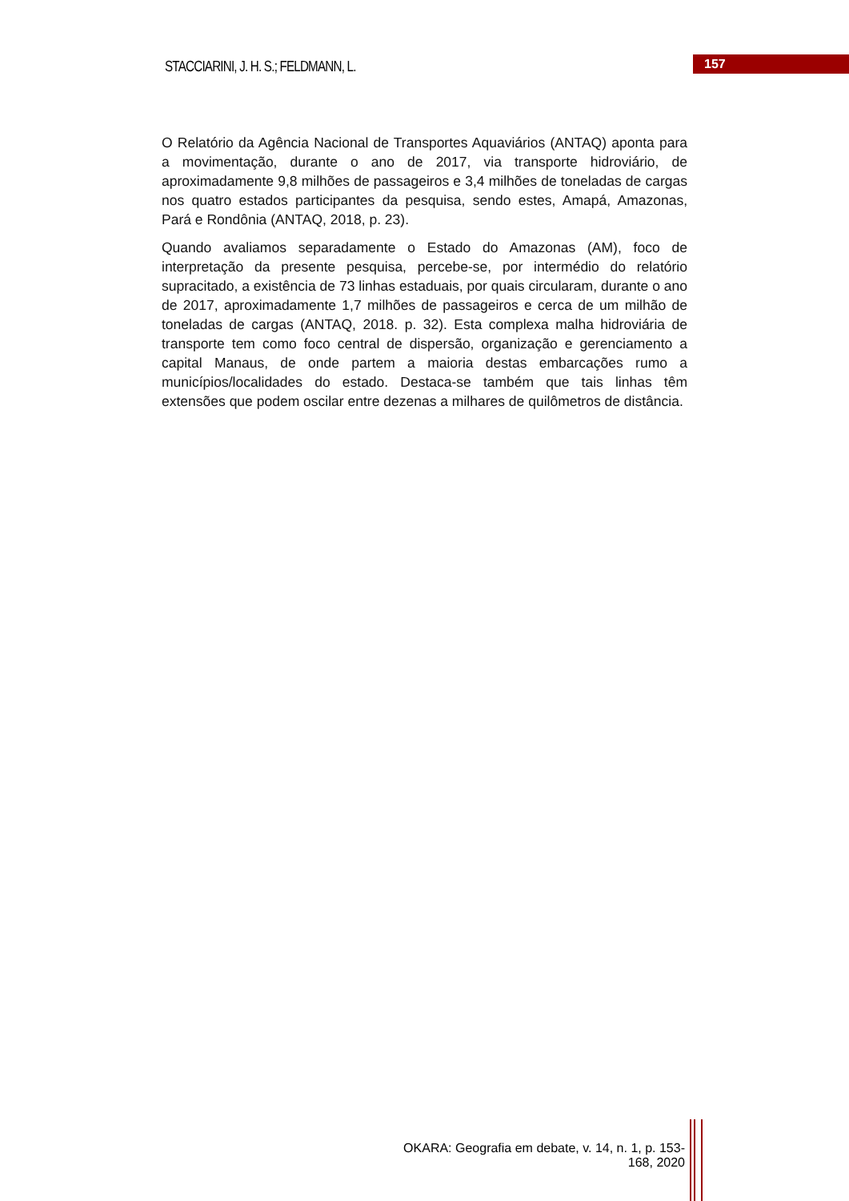STACCIARINI, J. H. S.; FELDMANN, L.
157
O Relatório da Agência Nacional de Transportes Aquaviários (ANTAQ) aponta para a movimentação, durante o ano de 2017, via transporte hidroviário, de aproximadamente 9,8 milhões de passageiros e 3,4 milhões de toneladas de cargas nos quatro estados participantes da pesquisa, sendo estes, Amapá, Amazonas, Pará e Rondônia (ANTAQ, 2018, p. 23).
Quando avaliamos separadamente o Estado do Amazonas (AM), foco de interpretação da presente pesquisa, percebe-se, por intermédio do relatório supracitado, a existência de 73 linhas estaduais, por quais circularam, durante o ano de 2017, aproximadamente 1,7 milhões de passageiros e cerca de um milhão de toneladas de cargas (ANTAQ, 2018. p. 32). Esta complexa malha hidroviária de transporte tem como foco central de dispersão, organização e gerenciamento a capital Manaus, de onde partem a maioria destas embarcações rumo a municípios/localidades do estado. Destaca-se também que tais linhas têm extensões que podem oscilar entre dezenas a milhares de quilômetros de distância.
OKARA: Geografia em debate, v. 14, n. 1, p. 153-168, 2020